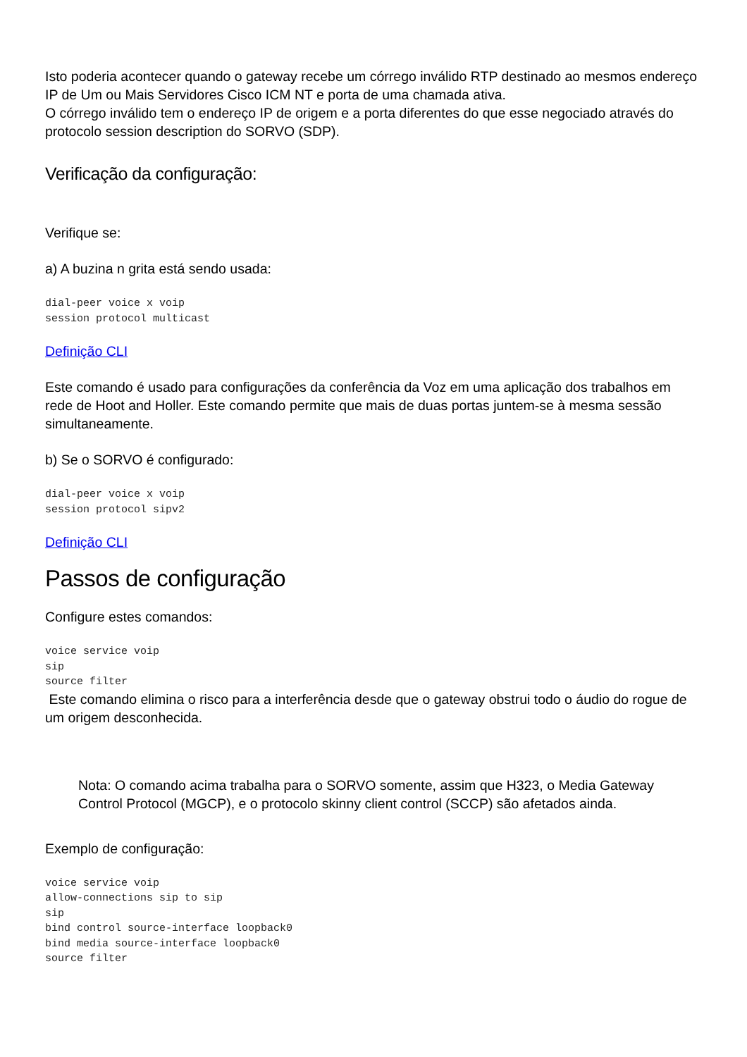Isto poderia acontecer quando o gateway recebe um córrego inválido RTP destinado ao mesmos endereço IP de Um ou Mais Servidores Cisco ICM NT e porta de uma chamada ativa.
O córrego inválido tem o endereço IP de origem e a porta diferentes do que esse negociado através do protocolo session description do SORVO (SDP).
Verificação da configuração:
Verifique se:
a) A buzina n grita está sendo usada:
dial-peer voice x voip
session protocol multicast
Definição CLI
Este comando é usado para configurações da conferência da Voz em uma aplicação dos trabalhos em rede de Hoot and Holler. Este comando permite que mais de duas portas juntem-se à mesma sessão simultaneamente.
b) Se o SORVO é configurado:
dial-peer voice x voip
session protocol sipv2
Definição CLI
Passos de configuração
Configure estes comandos:
voice service voip
sip
source filter
Este comando elimina o risco para a interferência desde que o gateway obstrui todo o áudio do rogue de um origem desconhecida.
Nota: O comando acima trabalha para o SORVO somente, assim que H323, o Media Gateway Control Protocol (MGCP), e o protocolo skinny client control (SCCP) são afetados ainda.
Exemplo de configuração:
voice service voip
allow-connections sip to sip
sip
bind control source-interface loopback0
bind media source-interface loopback0
source filter